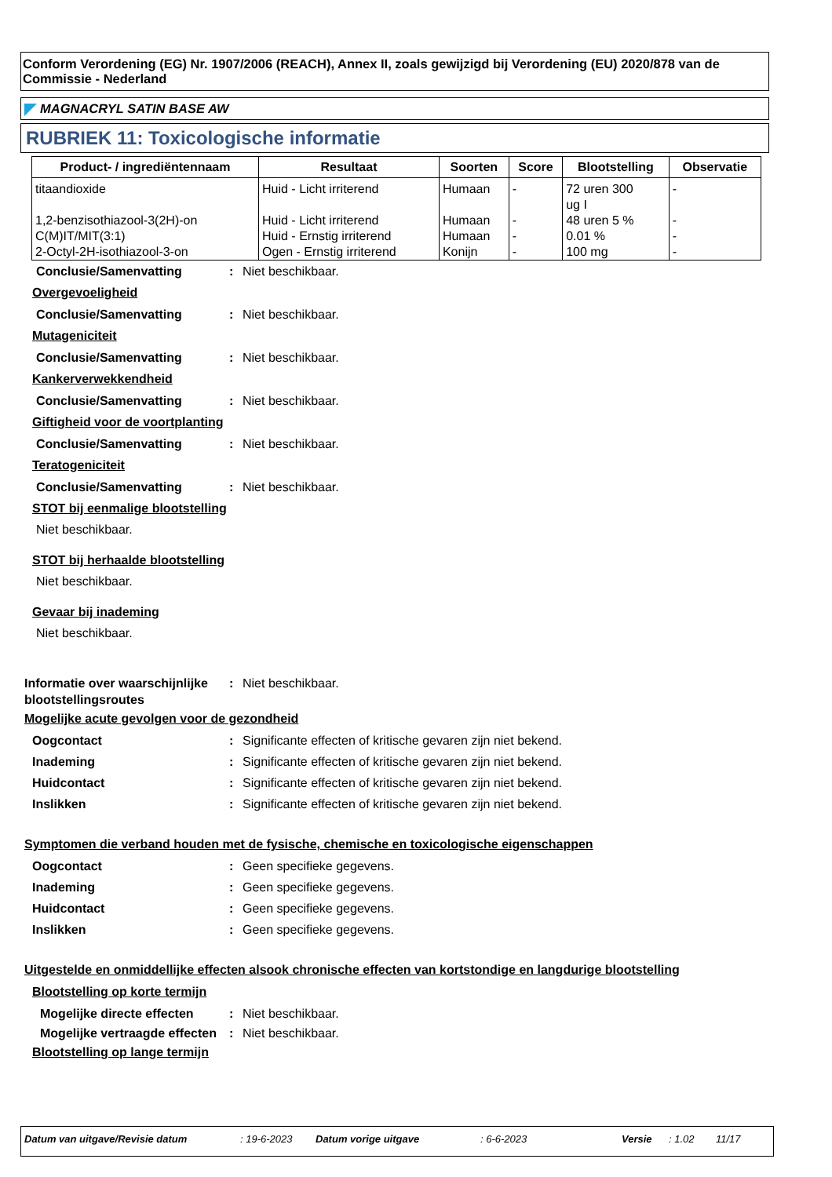Conform Verordening (EG) Nr. 1907/2006 (REACH), Annex II, zoals gewijzigd bij Verordening (EU) 2020/878 van de Commissie - Nederland
MAGNACRYL SATIN BASE AW
RUBRIEK 11: Toxicologische informatie
| Product- / ingrediëntennaam | Resultaat | Soorten | Score | Blootstelling | Observatie |
| --- | --- | --- | --- | --- | --- |
| titaandioxide | Huid - Licht irriterend | Humaan | - | 72 uren 300 ug I | - |
| 1,2-benzisothiazool-3(2H)-on | Huid - Licht irriterend | Humaan | - | 48 uren 5 % | - |
| C(M)IT/MIT(3:1) | Huid - Ernstig irriterend | Humaan | - | 0.01 % | - |
| 2-Octyl-2H-isothiazool-3-on | Ogen - Ernstig irriterend | Konijn | - | 100 mg | - |
Conclusie/Samenvatting : Niet beschikbaar.
Overgevoeligheid
Conclusie/Samenvatting : Niet beschikbaar.
Mutageniciteit
Conclusie/Samenvatting : Niet beschikbaar.
Kankerverwekkendheid
Conclusie/Samenvatting : Niet beschikbaar.
Giftigheid voor de voortplanting
Conclusie/Samenvatting : Niet beschikbaar.
Teratogeniciteit
Conclusie/Samenvatting : Niet beschikbaar.
STOT bij eenmalige blootstelling
Niet beschikbaar.
STOT bij herhaalde blootstelling
Niet beschikbaar.
Gevaar bij inademing
Niet beschikbaar.
Informatie over waarschijnlijke blootstellingsroutes
: Niet beschikbaar.
Mogelijke acute gevolgen voor de gezondheid
Oogcontact : Significante effecten of kritische gevaren zijn niet bekend.
Inademing : Significante effecten of kritische gevaren zijn niet bekend.
Huidcontact : Significante effecten of kritische gevaren zijn niet bekend.
Inslikken : Significante effecten of kritische gevaren zijn niet bekend.
Symptomen die verband houden met de fysische, chemische en toxicologische eigenschappen
Oogcontact : Geen specifieke gegevens.
Inademing : Geen specifieke gegevens.
Huidcontact : Geen specifieke gegevens.
Inslikken : Geen specifieke gegevens.
Uitgestelde en onmiddellijke effecten alsook chronische effecten van kortstondige en langdurige blootstelling
Blootstelling op korte termijn
Mogelijke directe effecten
: Niet beschikbaar.
Mogelijke vertraagde effecten
: Niet beschikbaar.
Blootstelling op lange termijn
Datum van uitgave/Revisie datum: 19-6-2023 Datum vorige uitgave: 6-6-2023 Versie: 1.02 11/17